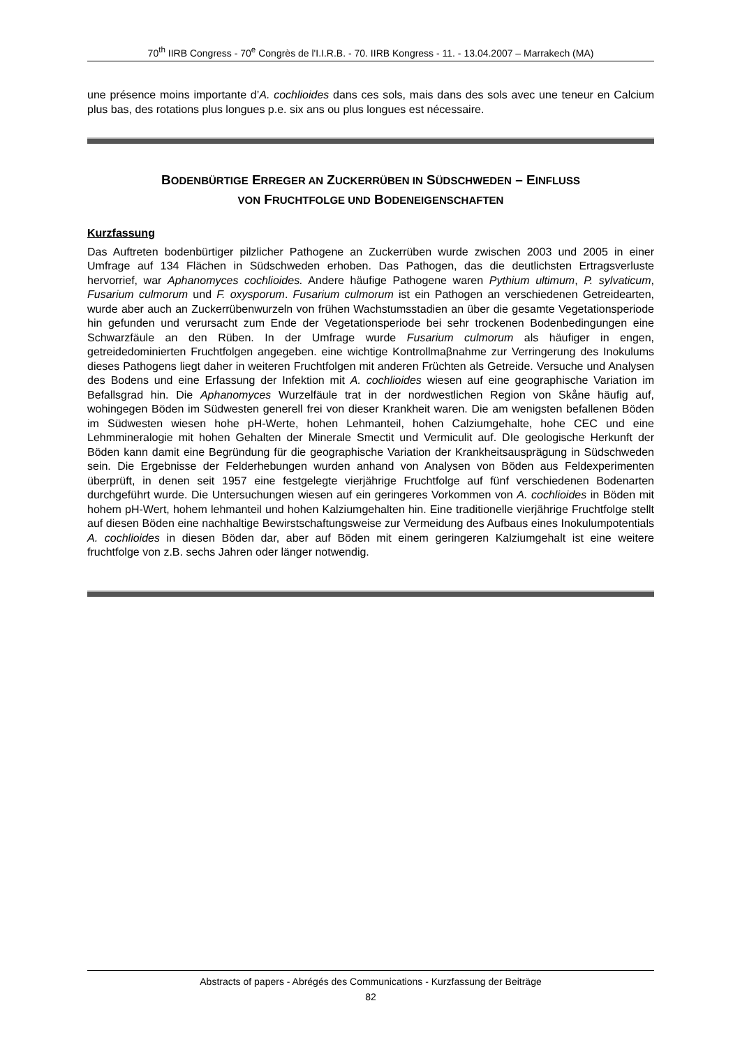70<sup>th</sup> IIRB Congress - 70<sup>e</sup> Congrès de l'I.I.R.B. - 70. IIRB Kongress - 11. - 13.04.2007 – Marrakech (MA)
une présence moins importante d’A. cochlioides dans ces sols, mais dans des sols avec une teneur en Calcium plus bas, des rotations plus longues p.e. six ans ou plus longues est nécessaire.
BODENBÜRTIGE ERREGER AN ZUCKERRÜBEN IN SÜDSCHWEDEN – EINFLUSS
VON FRUCHTFOLGE UND BODENEIGENSCHAFTEN
Kurzfassung
Das Auftreten bodenbürtiger pilzlicher Pathogene an Zuckerrüben wurde zwischen 2003 und 2005 in einer Umfrage auf 134 Flächen in Südschweden erhoben. Das Pathogen, das die deutlichsten Ertragsverluste hervorrief, war Aphanomyces cochlioides. Andere häufige Pathogene waren Pythium ultimum, P. sylvaticum, Fusarium culmorum und F. oxysporum. Fusarium culmorum ist ein Pathogen an verschiedenen Getreidearten, wurde aber auch an Zuckerrübenwurzeln von frühen Wachstumsstadien an über die gesamte Vegetationsperiode hin gefunden und verursacht zum Ende der Vegetationsperiode bei sehr trockenen Bodenbedingungen eine Schwarzfäule an den Rüben. In der Umfrage wurde Fusarium culmorum als häufiger in engen, getreidedominierten Fruchtfolgen angegeben. eine wichtige Kontrollmaβnahme zur Verringerung des Inokulums dieses Pathogens liegt daher in weiteren Fruchtfolgen mit anderen Früchten als Getreide. Versuche und Analysen des Bodens und eine Erfassung der Infektion mit A. cochlioides wiesen auf eine geographische Variation im Befallsgrad hin. Die Aphanomyces Wurzelfäule trat in der nordwestlichen Region von Skåne häufig auf, wohingegen Böden im Südwesten generell frei von dieser Krankheit waren. Die am wenigsten befallenen Böden im Südwesten wiesen hohe pH-Werte, hohen Lehmanteil, hohen Calziumgehalte, hohe CEC und eine Lehmmineralogie mit hohen Gehalten der Minerale Smectit und Vermiculit auf. DIe geologische Herkunft der Böden kann damit eine Begründung für die geographische Variation der Krankheitsausprägung in Südschweden sein. Die Ergebnisse der Felderhebungen wurden anhand von Analysen von Böden aus Feldexperimenten überprüft, in denen seit 1957 eine festgelegte vierjährige Fruchtfolge auf fünf verschiedenen Bodenarten durchgeführt wurde. Die Untersuchungen wiesen auf ein geringeres Vorkommen von A. cochlioides in Böden mit hohem pH-Wert, hohem lehmanteil und hohen Kalziumgehalten hin. Eine traditionelle vierjährige Fruchtfolge stellt auf diesen Böden eine nachhaltige Bewirstschaftungsweise zur Vermeidung des Aufbaus eines Inokulumpotentials A. cochlioides in diesen Böden dar, aber auf Böden mit einem geringeren Kalziumgehalt ist eine weitere fruchtfolge von z.B. sechs Jahren oder länger notwendig.
Abstracts of papers - Abrégés des Communications - Kurzfassung der Beiträge
82